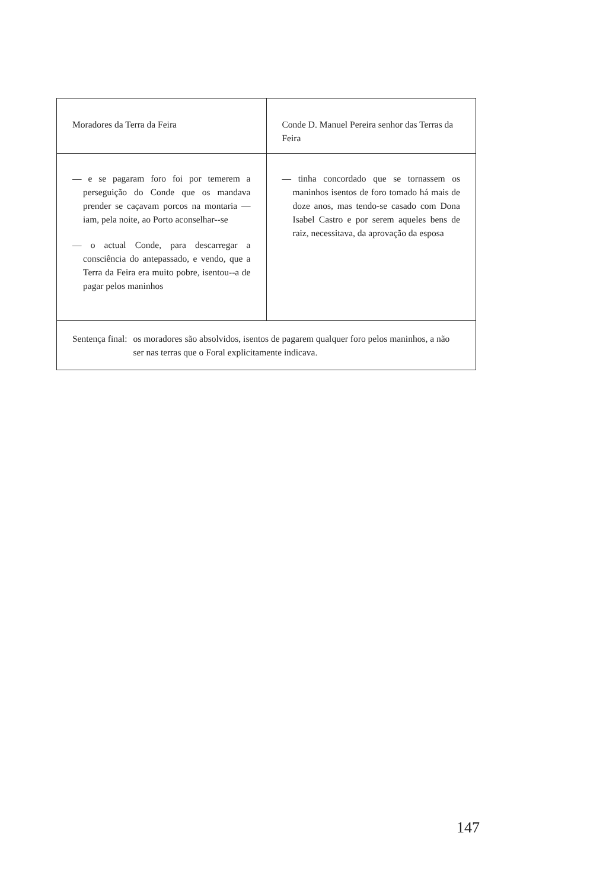| Moradores da Terra da Feira | Conde D. Manuel Pereira senhor das Terras da Feira |
| — e se pagaram foro foi por temerem a perseguição do Conde que os mandava prender se caçavam porcos na montaria — iam, pela noite, ao Porto aconselhar--se — o actual Conde, para descarregar a consciência do antepassado, e vendo, que a Terra da Feira era muito pobre, isentou--a de pagar pelos maninhos | — tinha concordado que se tornassem os maninhos isentos de foro tomado há mais de doze anos, mas tendo-se casado com Dona Isabel Castro e por serem aqueles bens de raiz, necessitava, da aprovação da esposa |
| Sentença final: os moradores são absolvidos, isentos de pagarem qualquer foro pelos maninhos, a não ser nas terras que o Foral explicitamente indicava. | |
147